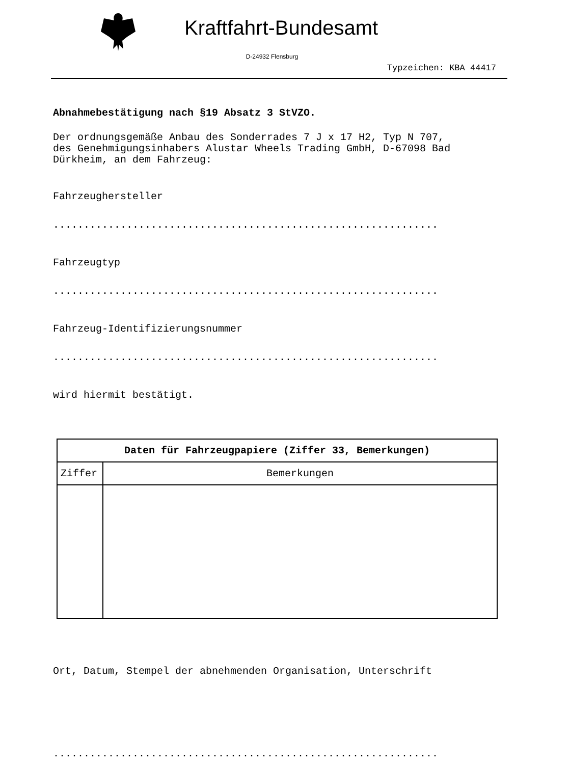Kraftfahrt-Bundesamt
D-24932 Flensburg
Typzeichen: KBA 44417
Abnahmebestätigung nach §19 Absatz 3 StVZO.
Der ordnungsgemäße Anbau des Sonderrades 7 J x 17 H2, Typ N 707,
des Genehmigungsinhabers Alustar Wheels Trading GmbH, D-67098 Bad
Dürkheim, an dem Fahrzeug:
Fahrzeughersteller
...............................................................
Fahrzeugtyp
...............................................................
Fahrzeug-Identifizierungsnummer
...............................................................
wird hiermit bestätigt.
| Daten für Fahrzeugpapiere (Ziffer 33, Bemerkungen) | |
| --- | --- |
| Ziffer | Bemerkungen |
Ort, Datum, Stempel der abnehmenden Organisation, Unterschrift
...............................................................